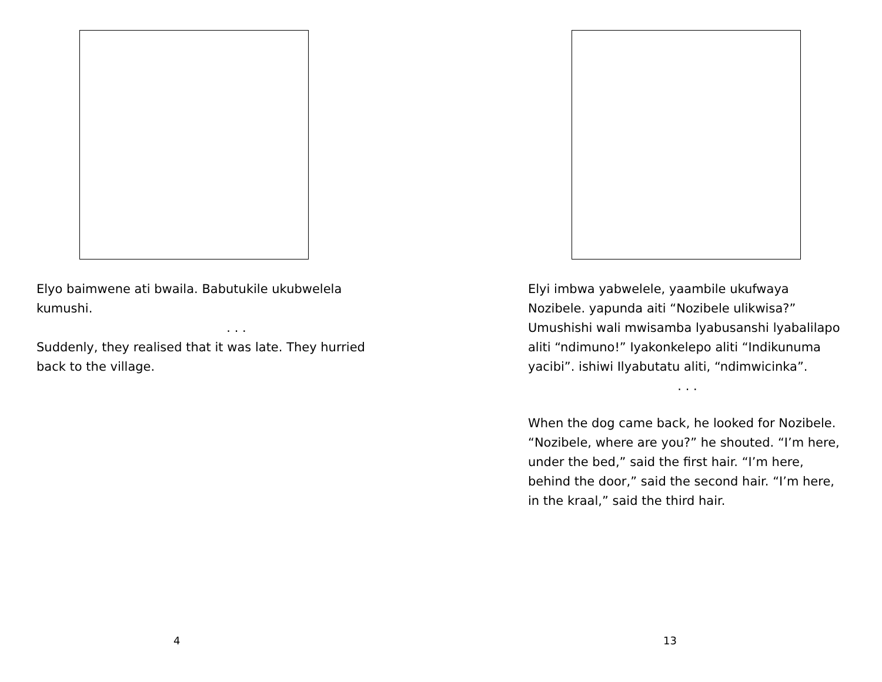Elyo baimwene ati bwaila. Babutukile ukubwelela kumushi.
. . .
Suddenly, they realised that it was late. They hurried back to the village.
4
Elyi imbwa yabwelele, yaambile ukufwaya Nozibele. yapunda aiti “Nozibele ulikwisa?” Umushishi wali mwisamba lyabusanshi lyabalilapo aliti “ndimuno!” Iyakonkelepo aliti “Indikunuma yacibi”. ishiwi Ilyabutatu aliti, “ndimwicinka”.
. . .
When the dog came back, he looked for Nozibele. “Nozibele, where are you?” he shouted. “I’m here, under the bed,” said the first hair. “I’m here, behind the door,” said the second hair. “I’m here, in the kraal,” said the third hair.
13